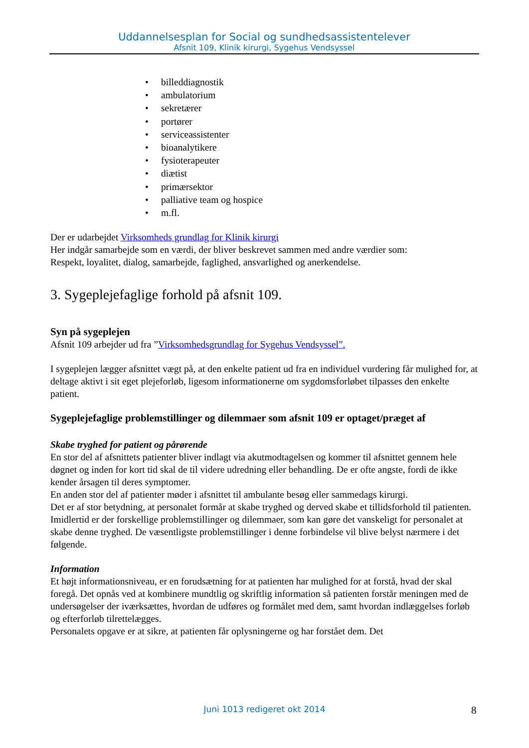Uddannelsesplan for Social og sundhedsassistentelever
Afsnit 109, Klinik kirurgi, Sygehus Vendsyssel
• billeddiagnostik
• ambulatorium
• sekretærer
• portører
• serviceassistenter
• bioanalytikere
• fysioterapeuter
• diætist
• primærsektor
• palliative team og hospice
• m.fl.
Der er udarbejdet Virksomheds grundlag for Klinik kirurgi
Her indgår samarbejde som en værdi, der bliver beskrevet sammen med andre værdier som:
Respekt, loyalitet, dialog, samarbejde, faglighed, ansvarlighed og anerkendelse.
3. Sygeplejefaglige forhold på afsnit 109.
Syn på sygeplejen
Afsnit 109 arbejder ud fra ”Virksomhedsgrundlag for Sygehus Vendsyssel”.
I sygeplejen lægger afsnittet vægt på, at den enkelte patient ud fra en individuel vurdering får mulighed for, at deltage aktivt i sit eget plejeforløb, ligesom informationerne om sygdomsforløbet tilpasses den enkelte patient.
Sygeplejefaglige problemstillinger og dilemmaer som afsnit 109 er optaget/præget af
Skabe tryghed for patient og pårørende
En stor del af afsnittets patienter bliver indlagt via akutmodtagelsen og kommer til afsnittet gennem hele døgnet og inden for kort tid skal de til videre udredning eller behandling. De er ofte angste, fordi de ikke kender årsagen til deres symptomer.
En anden stor del af patienter møder i afsnittet til ambulante besøg eller sammedags kirurgi.
Det er af stor betydning, at personalet formår at skabe tryghed og derved skabe et tillidsforhold til patienten.
Imidlertid er der forskellige problemstillinger og dilemmaer, som kan gøre det vanskeligt for personalet at skabe denne tryghed. De væsentligste problemstillinger i denne forbindelse vil blive belyst nærmere i det følgende.
Information
Et højt informationsniveau, er en forudsætning for at patienten har mulighed for at forstå, hvad der skal foregå. Det opnås ved at kombinere mundtlig og skriftlig information så patienten forstår meningen med de undersøgelser der iværksættes, hvordan de udføres og formålet med dem, samt hvordan indlæggelses forløb og efterforløb tilrettelægges.
Personalets opgave er at sikre, at patienten får oplysningerne og har forstået dem. Det
Juni 1013 redigeret okt 2014 8